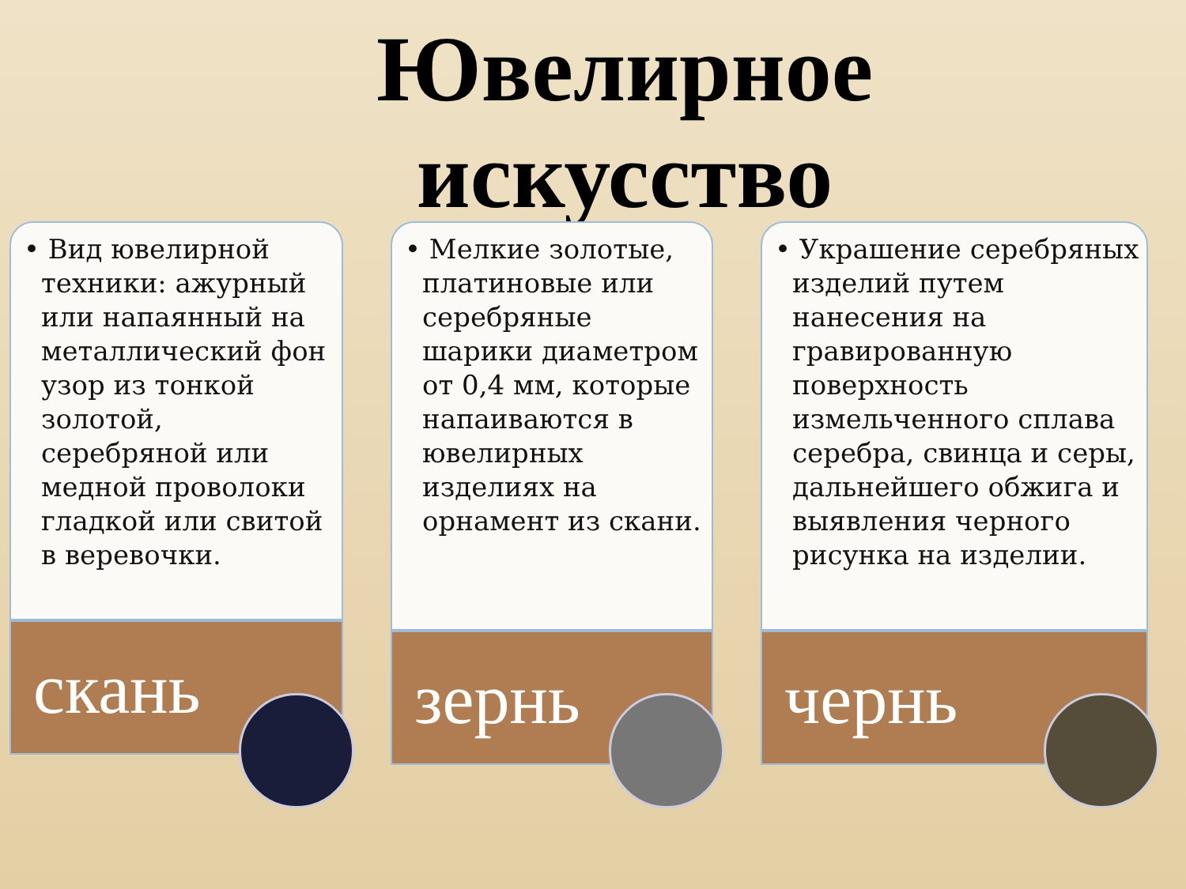Ювелирное
искусство
• Вид ювелирной техники: ажурный или напаянный на металлический фон узор из тонкой золотой, серебряной или медной проволоки гладкой или свитой в веревочки.
скань
• Мелкие золотые, платиновые или серебряные шарики диаметром от 0,4 мм, которые напаиваются в ювелирных изделиях на орнамент из скани.
зернь
• Украшение серебряных изделий путем нанесения на гравированную поверхность измельченного сплава серебра, свинца и серы, дальнейшего обжига и выявления черного рисунка на изделии.
чернь